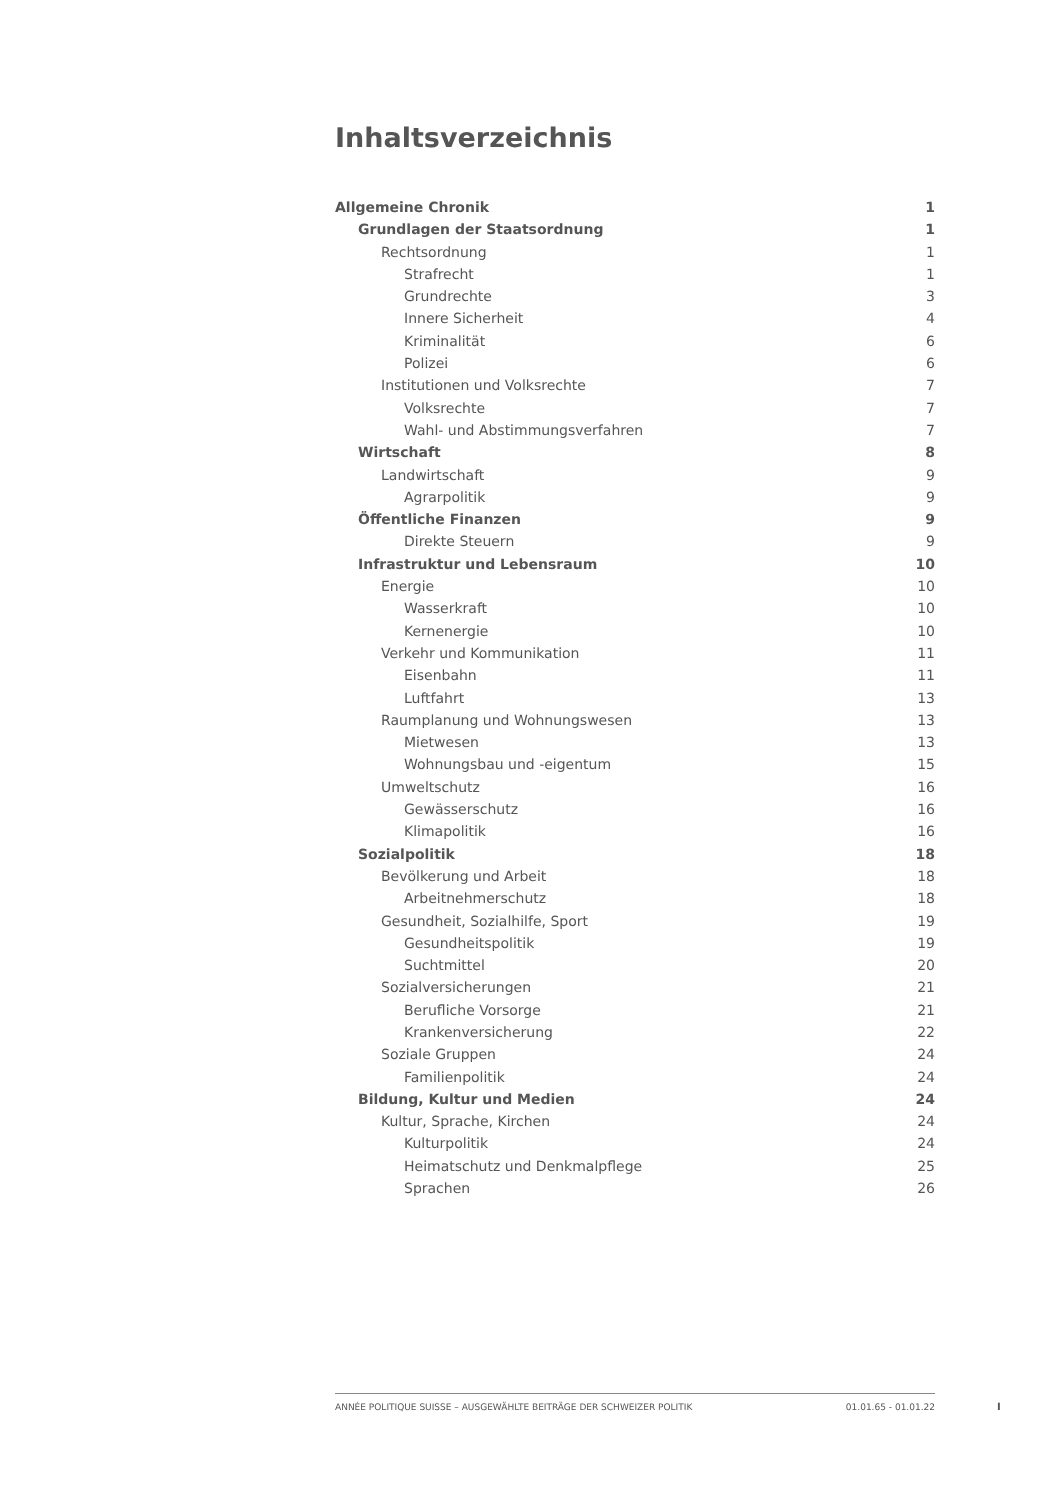Inhaltsverzeichnis
Allgemeine Chronik 1
Grundlagen der Staatsordnung 1
Rechtsordnung 1
Strafrecht 1
Grundrechte 3
Innere Sicherheit 4
Kriminalität 6
Polizei 6
Institutionen und Volksrechte 7
Volksrechte 7
Wahl- und Abstimmungsverfahren 7
Wirtschaft 8
Landwirtschaft 9
Agrarpolitik 9
Öffentliche Finanzen 9
Direkte Steuern 9
Infrastruktur und Lebensraum 10
Energie 10
Wasserkraft 10
Kernenergie 10
Verkehr und Kommunikation 11
Eisenbahn 11
Luftfahrt 13
Raumplanung und Wohnungswesen 13
Mietwesen 13
Wohnungsbau und -eigentum 15
Umweltschutz 16
Gewässerschutz 16
Klimapolitik 16
Sozialpolitik 18
Bevölkerung und Arbeit 18
Arbeitnehmerschutz 18
Gesundheit, Sozialhilfe, Sport 19
Gesundheitspolitik 19
Suchtmittel 20
Sozialversicherungen 21
Berufliche Vorsorge 21
Krankenversicherung 22
Soziale Gruppen 24
Familienpolitik 24
Bildung, Kultur und Medien 24
Kultur, Sprache, Kirchen 24
Kulturpolitik 24
Heimatschutz und Denkmalpflege 25
Sprachen 26
ANNÉE POLITIQUE SUISSE – AUSGEWÄHLTE BEITRÄGE DER SCHWEIZER POLITIK 01.01.65 - 01.01.22
I